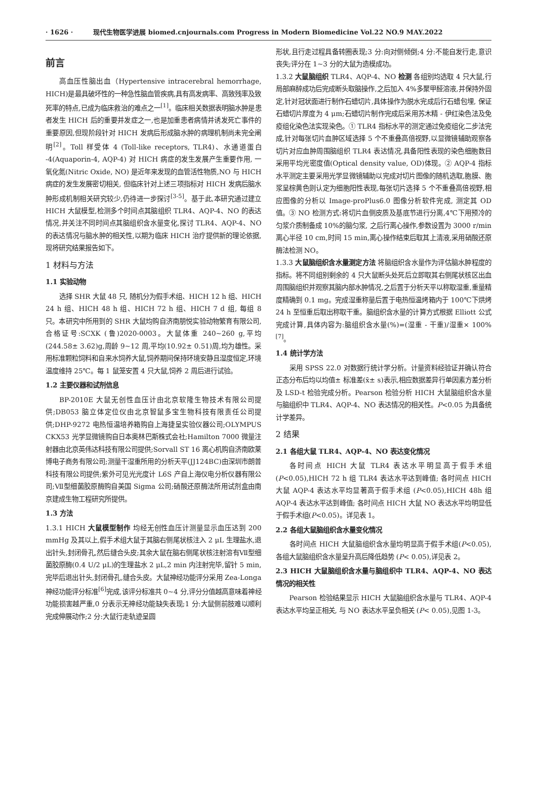· 1626 · 现代生物医学进展 biomed.cnjournals.com Progress in Modern Biomedicine Vol.22 NO.9 MAY.2022
前言
高血压性脑出血（Hypertensive intracerebral hemorrhage, HICH)是最具破坏性的一种急性脑血管疾病,具有高发病率、高致残率及致死率的特点,已成为临床救治的难点之一<sup>[1]</sup>。临床相关数据表明脑水肿是患者发生 HICH 后的重要并发症之一,也是加重患者病情并诱发死亡事件的重要原因,但现阶段针对 HICH 发病后形成脑水肿的病理机制尚未完全阐明<sup>[2]</sup>。Toll 样受体 4 (Toll-like receptors, TLR4)、水通道蛋白 -4(Aquaporin-4, AQP-4) 对 HICH 病症的发生发展产生重要作用, 一氧化氮(Nitric Oxide, NO) 是近年来发现的血管活性物质,NO 与 HICH 病症的发生发展密切相关, 但临床针对上述三项指标对 HICH 发病后脑水肿形成机制相关研究较少,仍待进一步探讨<sup>[3-5]</sup>。基于此,本研究通过建立 HICH 大鼠模型,检测多个时间点其脑组织 TLR4、AQP-4、NO 的表达情况,并关注不同时间点其脑组织含水量变化,探讨 TLR4、AQP-4、NO 的表达情况与脑水肿的相关性,以期为临床 HICH 治疗提供新的理论依据,现将研究结果报告如下。
1 材料与方法
1.1 实验动物
选择 SHR 大鼠 48 只, 随机分为假手术组、HICH 12 h 组、HICH 24 h 组、HICH 48 h 组、HICH 72 h 组、HICH 7 d 组, 每组 8 只。本研究中所用到的 SHR 大鼠均购自济南朋悦实验动物繁育有限公司, 合格证号:SCXK (鲁)2020-0003。大鼠体重 240~260 g,平均(244.58± 3.62)g,周龄 9~12 周,平均(10.92± 0.51)周,均为雄性。采用标准颗粒饲料和自来水饲养大鼠,饲养期间保持环境安静且湿度恒定,环境温度维持 25℃。每 1 鼠笼安置 4 只大鼠,饲养 2 周后进行试验。
1.2 主要仪器和试剂信息
BP-2010E 大鼠无创性血压计由北京软隆生物技术有限公司提供;DB053 脑立体定位仪由北京智鼠多宝生物科技有限责任公司提供;DHP-9272 电热恒温培养箱购自上海捷呈实验仪器公司;OLYMPUS CKX53 光学显微镜购自日本奥林巴斯株式会社;Hamilton 7000 微量注射器由北京英伟达科技有限公司提供;Sorvall ST 16 离心机购自济南欧莱博电子商务有限公司;测量干湿重所用的分析天平(JJ124BC)由深圳市朗普科技有限公司提供;紫外可见光光度计 L6S 产自上海仪电分析仪器有限公司;Ⅶ型细菌胶原酶购自美国 Sigma 公司;硝酸还原酶法所用试剂盒由南京建成生物工程研究所提供。
1.3 方法
1.3.1 HICH 大鼠模型制作 均经无创性血压计测量显示血压达到 200 mmHg 及其以上,假手术组大鼠于其脑右侧尾状核注入 2 μL 生理盐水,退出针头,封闭骨孔,然后缝合头皮;其余大鼠在脑右侧尾状核注射溶有Ⅶ型细菌胶原酶(0.4 U/2 μL)的生理盐水 2 μL,2 min 内注射完毕,留针 5 min,完毕后退出针头,封闭骨孔,缝合头皮。大鼠神经功能评分采用 Zea-Longa 神经功能评分标准<sup>[6]</sup>完成,该评分标准共 0~4 分,评分分值越高意味着神经功能损害越严重,0 分表示无神经功能缺失表现;1 分:大鼠侧前肢难以顺利完成伸展动作;2 分:大鼠行走轨迹呈圆
形状,且行走过程具备转圈表现;3 分:向对侧倾倒;4 分:不能自发行走,意识丧失;评分在 1~3 分的大鼠为造模成功。
1.3.2 大鼠脑组织 TLR4、AQP-4、NO 检测 各组别均选取 4 只大鼠,行局部麻醉成功后完成断头取脑操作,之后加入 4%多聚甲醛溶液,并保持外固定,针对冠状面进行制作石蜡切片,具体操作为脱水完成后行石蜡包埋, 保证石蜡切片厚度为 4 μm;石蜡切片制作完成后采用苏木精 - 伊红染色法及免疫组化染色法实现染色。① TLR4 指标水平的测定通过免疫组化二步法完成,针对每张切片血肿区域选择 5 个不重叠高倍视野,以显微镜辅助观察各切片对应血肿周围脑组织 TLR4 表达情况,具备阳性表现的染色细胞数目采用平均光密度值(Optical density value, OD)体现。② AQP-4 指标水平测定主要采用光学显微镜辅助以完成对切片图像的随机选取,胞膜、胞浆呈棕黄色则认定为细胞阳性表现,每张切片选择 5 个不重叠高倍视野,相应图像的分析以 Image-proPlus6.0 图像分析软件完成, 测定其 OD 值。③ NO 检测方式:将切片血侧皮质及基底节进行分离,4℃下用预冷的匀浆介质制备成 10%的脑匀浆, 之后行离心操作,参数设置为 3000 r/min 离心半径 10 cm,时间 15 min,离心操作结束后取其上清液,采用硝酸还原酶法检测 NO。
1.3.3 大鼠脑组织含水量测定方法 将脑组织含水量作为评估脑水肿程度的指标。将不同组别剩余的 4 只大鼠断头处死后立即取其右侧尾状核区出血周围脑组织并观察其脑内部水肿情况,之后置于分析天平以称取湿重,重量精度精确到 0.1 mg。完成湿重称量后置于电热恒温烤箱内于 100℃下烘烤 24 h 至恒重后取出称取干重。脑组织含水量的计算方式根据 Elliott 公式完成计算,具体内容为:脑组织含水量(%)=(湿重 - 干重)/湿重× 100%<sup>[7]</sup>。
1.4 统计学方法
采用 SPSS 22.0 对数据行统计学分析。计量资料经验证并确认符合正态分布后均以均值± 标准差(x̄± s)表示,相应数据差异行单因素方差分析及 LSD-t 检验完成分析。Pearson 检验分析 HICH 大鼠脑组织含水量与脑组织中 TLR4、AQP-4、NO 表达情况的相关性。P<0.05 为具备统计学差异。
2 结果
2.1 各组大鼠 TLR4、AQP-4、NO 表达变化情况
各时间点 HICH 大鼠 TLR4 表达水平明显高于假手术组(P<0.05),HICH 72 h 组 TLR4 表达水平达到峰值; 各时间点 HICH 大鼠 AQP-4 表达水平均显著高于假手术组 (P<0.05),HICH 48h 组 AQP-4 表达水平达到峰值; 各时间点 HICH 大鼠 NO 表达水平均明显低于假手术组(P<0.05)。详见表 1。
2.2 各组大鼠脑组织含水量变化情况
各时间点 HICH 大鼠脑组织含水量均明显高于假手术组(P<0.05), 各组大鼠脑组织含水量呈升高后降低趋势 (P< 0.05),详见表 2。
2.3 HICH 大鼠脑组织含水量与脑组织中 TLR4、AQP-4、NO 表达情况的相关性
Pearson 检验结果显示 HICH 大鼠脑组织含水量与 TLR4、AQP-4 表达水平均呈正相关, 与 NO 表达水平呈负相关 (P< 0.05),见图 1-3。